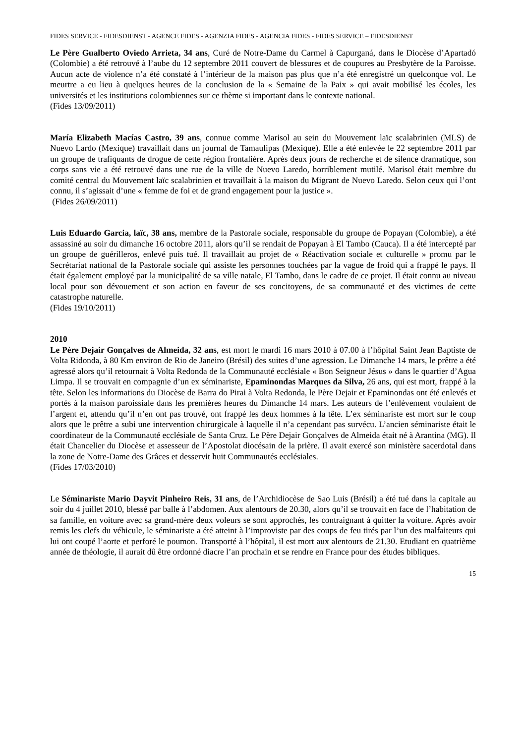FIDES SERVICE - FIDESDIENST - AGENCE FIDES - AGENZIA FIDES - AGENCIA FIDES - FIDES SERVICE – FIDESDIENST
Le Père Gualberto Oviedo Arrieta, 34 ans, Curé de Notre-Dame du Carmel à Capurganá, dans le Diocèse d’Apartadó (Colombie) a été retrouvé à l’aube du 12 septembre 2011 couvert de blessures et de coupures au Presbytère de la Paroisse. Aucun acte de violence n’a été constaté à l’intérieur de la maison pas plus que n’a été enregistré un quelconque vol. Le meurtre a eu lieu à quelques heures de la conclusion de la « Semaine de la Paix » qui avait mobilisé les écoles, les universités et les institutions colombiennes sur ce thème si important dans le contexte national.
(Fides 13/09/2011)
María Elizabeth Macías Castro, 39 ans, connue comme Marisol au sein du Mouvement laïc scalabrinien (MLS) de Nuevo Lardo (Mexique) travaillait dans un journal de Tamaulipas (Mexique). Elle a été enlevée le 22 septembre 2011 par un groupe de trafiquants de drogue de cette région frontalière. Après deux jours de recherche et de silence dramatique, son corps sans vie a été retrouvé dans une rue de la ville de Nuevo Laredo, horriblement mutilé. Marisol était membre du comité central du Mouvement laïc scalabrinien et travaillait à la maison du Migrant de Nuevo Laredo. Selon ceux qui l’ont connu, il s’agissait d’une « femme de foi et de grand engagement pour la justice ».
(Fides 26/09/2011)
Luis Eduardo Garcia, laïc, 38 ans, membre de la Pastorale sociale, responsable du groupe de Popayan (Colombie), a été assassiné au soir du dimanche 16 octobre 2011, alors qu’il se rendait de Popayan à El Tambo (Cauca). Il a été intercepté par un groupe de guérilleros, enlevé puis tué. Il travaillait au projet de « Réactivation sociale et culturelle » promu par le Secrétariat national de la Pastorale sociale qui assiste les personnes touchées par la vague de froid qui a frappé le pays. Il était également employé par la municipalité de sa ville natale, El Tambo, dans le cadre de ce projet. Il était connu au niveau local pour son dévouement et son action en faveur de ses concitoyens, de sa communauté et des victimes de cette catastrophe naturelle.
(Fides 19/10/2011)
2010
Le Père Dejair Gonçalves de Almeida, 32 ans, est mort le mardi 16 mars 2010 à 07.00 à l’hôpital Saint Jean Baptiste de Volta Ridonda, à 80 Km environ de Rio de Janeiro (Brésil) des suites d’une agression. Le Dimanche 14 mars, le prêtre a été agressé alors qu’il retournait à Volta Redonda de la Communauté ecclésiale « Bon Seigneur Jésus » dans le quartier d’Agua Limpa. Il se trouvait en compagnie d’un ex séminariste, Epaminondas Marques da Silva, 26 ans, qui est mort, frappé à la tête. Selon les informations du Diocèse de Barra do Pirai à Volta Redonda, le Père Dejair et Epaminondas ont été enlevés et portés à la maison paroissiale dans les premières heures du Dimanche 14 mars. Les auteurs de l’enlèvement voulaient de l’argent et, attendu qu’il n’en ont pas trouvé, ont frappé les deux hommes à la tête. L’ex séminariste est mort sur le coup alors que le prêtre a subi une intervention chirurgicale à laquelle il n’a cependant pas survécu. L’ancien séminariste était le coordinateur de la Communauté ecclésiale de Santa Cruz. Le Père Dejair Gonçalves de Almeida était né à Arantina (MG). Il était Chancelier du Diocèse et assesseur de l’Apostolat diocésain de la prière. Il avait exercé son ministère sacerdotal dans la zone de Notre-Dame des Grâces et desservit huit Communautés ecclésiales.
(Fides 17/03/2010)
Le Séminariste Mario Dayvit Pinheiro Reis, 31 ans, de l’Archidiocèse de Sao Luis (Brésil) a été tué dans la capitale au soir du 4 juillet 2010, blessé par balle à l’abdomen. Aux alentours de 20.30, alors qu’il se trouvait en face de l’habitation de sa famille, en voiture avec sa grand-mère deux voleurs se sont approchés, les contraignant à quitter la voiture. Après avoir remis les clefs du véhicule, le séminariste a été atteint à l’improviste par des coups de feu tirés par l’un des malfaiteurs qui lui ont coupé l’aorte et perforé le poumon. Transporté à l’hôpital, il est mort aux alentours de 21.30. Etudiant en quatrième année de théologie, il aurait dû être ordonné diacre l’an prochain et se rendre en France pour des études bibliques.
15